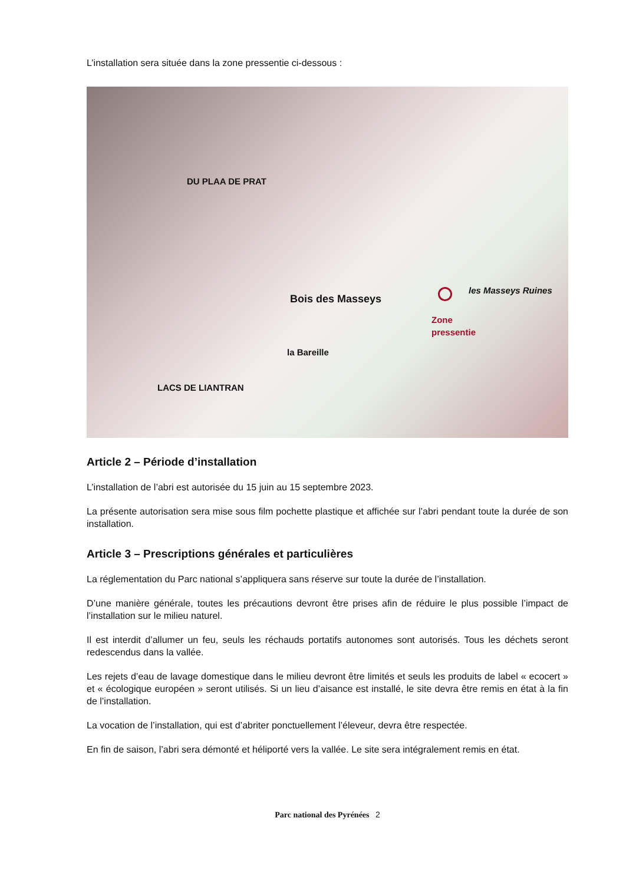L’installation sera située dans la zone pressentie ci-dessous :
DU PLAA DE PRAT
Bois des Masseys
les Masseys Ruines
Zone
pressentie
LACS DE LIANTRAN
la Bareille
Article 2 – Période d’installation
L’installation de l’abri est autorisée du 15 juin au 15 septembre 2023.
La présente autorisation sera mise sous film pochette plastique et affichée sur l’abri pendant toute la durée de son installation.
Article 3 – Prescriptions générales et particulières
La réglementation du Parc national s’appliquera sans réserve sur toute la durée de l’installation.
D’une manière générale, toutes les précautions devront être prises afin de réduire le plus possible l’impact de l’installation sur le milieu naturel.
Il est interdit d’allumer un feu, seuls les réchauds portatifs autonomes sont autorisés. Tous les déchets seront redescendus dans la vallée.
Les rejets d’eau de lavage domestique dans le milieu devront être limités et seuls les produits de label « ecocert » et « écologique européen » seront utilisés. Si un lieu d’aisance est installé, le site devra être remis en état à la fin de l’installation.
La vocation de l’installation, qui est d’abriter ponctuellement l’éleveur, devra être respectée.
En fin de saison, l’abri sera démonté et héliporté vers la vallée. Le site sera intégralement remis en état.
Parc national des Pyrénées 2